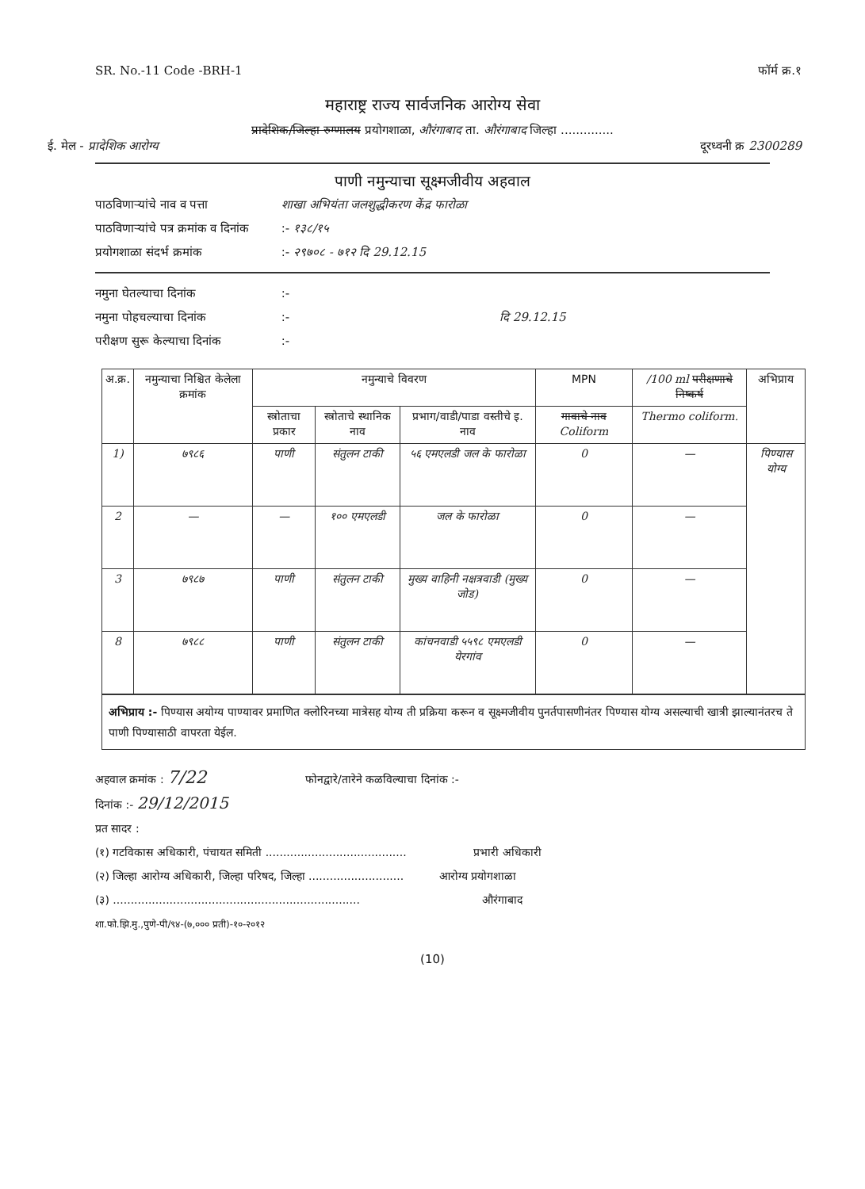SR. No.-11 Code -BRH-1 फॉर्म क्र.१
महाराष्ट्र राज्य सार्वजनिक आरोग्य सेवा
प्रादेशिक/जिल्हा रुग्णालय प्रयोगशाळा, औरंगाबाद ता. औरंगाबाद जिल्हा ..............
ई. मेल - प्रादेशिक आरोग्य दूरध्वनी क्र 2300289
पाणी नमुन्याचा सूक्ष्मजीवीय अहवाल
पाठविणाऱ्यांचे नाव व पत्ता शाखा अभियंता जलशुद्धीकरण केंद्र फारोळा
पाठविणाऱ्यांचे पत्र क्रमांक व दिनांक :- १३८/१५
प्रयोगशाळा संदर्भ क्रमांक :- २९७०८ - ७१२ दि 29.12.15
नमुना घेतल्याचा दिनांक :-
नमुना पोहचल्याचा दिनांक :- दि 29.12.15
परीक्षण सुरू केल्याचा दिनांक :-
| अ.क्र. | नमुन्याचा निश्चित केलेला क्रमांक | नमुन्याचे विवरण | | | MPN | /100 ml परीक्षणाचे निष्कर्ष | अभिप्राय |
| --- | --- | --- | --- | --- | --- | --- | --- |
| | | स्त्रोताचा प्रकार | स्त्रोताचे स्थानिक नाव | प्रभाग/वाडी/पाडा वस्तीचे इ. नाव | गावाचे नाव Coliform | Thermo coliform. | |
| 1) | ७९८६ | पाणी | संतुलन टाकी | ५६ एमएलडी जल के फारोळा | 0 | — | पिण्यास योग्य |
| 2 | — | — | १०० एमएलडी | जल के फारोळा | 0 | — | |
| 3 | ७९८७ | पाणी | संतुलन टाकी | मुख्य वाहिनी नक्षत्रवाडी (मुख्य जोड) | 0 | — | |
| 8 | ७९८८ | पाणी | संतुलन टाकी | कांचनवाडी ५५९८ एमएलडी येरगांव | 0 | — | |
अभिप्राय :- पिण्यास अयोग्य पाण्यावर प्रमाणित क्लोरिनच्या मात्रेसह योग्य ती प्रक्रिया करून व सूक्ष्मजीवीय पुनर्तपासणीनंतर पिण्यास योग्य असल्याची खात्री झाल्यानंतरच ते पाणी पिण्यासाठी वापरता येईल.
अहवाल क्रमांक : 7/22 फोनद्वारे/तारेने कळविल्याचा दिनांक :-
दिनांक :- 29/12/2015
प्रत सादर :
(१) गटविकास अधिकारी, पंचायत समिती ........................................ प्रभारी अधिकारी
(२) जिल्हा आरोग्य अधिकारी, जिल्हा परिषद, जिल्हा ........................... आरोग्य प्रयोगशाळा
(३) ...................................................................... औरंगाबाद
शा.फो.झि.मु.,पुणे-पी/९४-(७,००० प्रती)-१०-२०१२
(10)